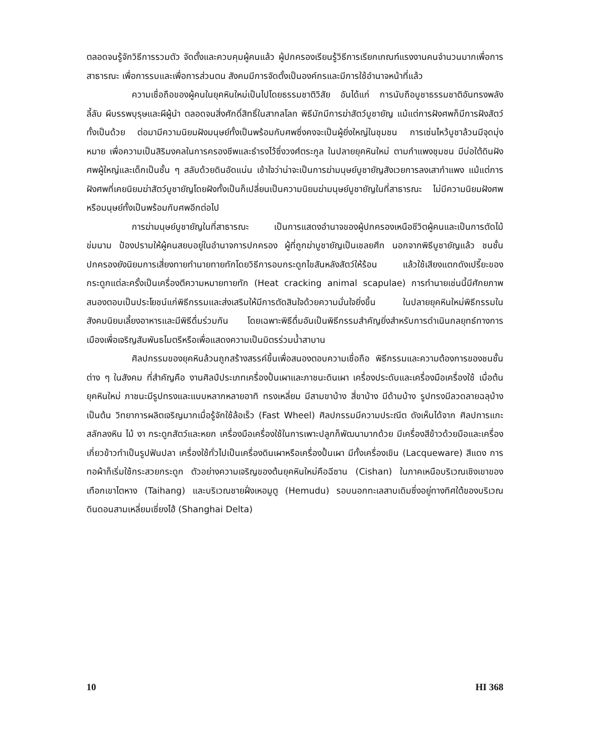ตลอดจนรู้จักวิธีการรวมตัว จัดตั้งและควบคุมผู้คนแล้ว ผู้ปกครองเรียนรู้วิธีการเรียกเกณฑ์แรงงานคนจำนวนมากเพื่อการสาธารณะ เพื่อการรบและเพื่อการส่วนตน สังคมมีการจัดตั้งเป็นองค์กรและมีการใช้อำนาจหน้าที่แล้ว
ความเชื่อถือของผู้คนในยุคหินใหม่เป็นไปโดยธรรมชาติวิสัย อันได้แก่ การนับถือบูชาธรรมชาติอันทรงพลังลี้ลับ ผีบรรพบุรุษและผีผู้นำ ตลอดจนสิ่งศักดิ์สิทธิ์ในสากลโลก พิธีมักมีการฆ่าสัตว์บูชายัญ แม้แต่การฝังศพก็มีการฝังสัตว์ทั้งเป็นด้วย ต่อมามีความนิยมฝังมนุษย์ทั้งเป็นพร้อมกับศพซึ่งคงจะเป็นผู้ยิ่งใหญ่ในชุมชน การเซ่นไหว้บูชาล้วนมีจุดมุ่งหมาย เพื่อความเป็นสิริมงคลในการครองชีพและธำรงไว้ซึ่งวงศ์ตระกูล ในปลายยุคหินใหม่ ตามกำแพงชุมชน มีบ่อใต้ดินฝังศพผู้ใหญ่และเด็กเป็นชั้น ๆ สลับด้วยดินอัดแน่น เข้าใจว่าน่าจะเป็นการฆ่ามนุษย์บูชายัญสังเวยการลงเสากำแพง แม้แต่การฝังศพที่เคยนิยมฆ่าสัตว์บูชายัญโดยฝังทั้งเป็นก็เปลี่ยนเป็นความนิยมฆ่ามนุษย์บูชายัญในที่สาธารณะ ไม่มีความนิยมฝังศพหรือมนุษย์ทั้งเป็นพร้อมกับศพอีกต่อไป
การฆ่ามนุษย์บูชายัญในที่สาธารณะ เป็นการแสดงอำนาจของผู้ปกครองเหนือชีวิตผู้คนและเป็นการตัดไม้ข่มนาม ป้องปรามให้ผู้คนสยบอยู่ในอำนาจการปกครอง ผู้ที่ถูกฆ่าบูชายัญเป็นเชลยศึก นอกจากพิธีบูชายัญแล้ว ชนชั้นปกครองยังนิยมการเสี่ยงทายทำนายทายทักโดยวิธีการอบกระดูกไขสันหลังสัตว์ให้ร้อน แล้วใช้เสียงแตกดังเปรี๊ยะของกระดูกแต่ละครั้งเป็นเครื่องตีความหมายทายทัก (Heat cracking animal scapulae) การทำนายเช่นนี้มีศักยภาพสนองตอบเป็นประโยชน์แก่พิธีกรรมและส่งเสริมให้มีการตัดสินใจด้วยความมั่นใจยิ่งขึ้น ในปลายยุคหินใหม่พิธีกรรมในสังคมนิยมเลี้ยงอาหารและมีพิธีดื่มร่วมกัน โดยเฉพาะพิธีดื่มอันเป็นพิธีกรรมสำคัญยิ่งสำหรับการดำเนินกลยุทธ์ทางการเมืองเพื่อเจริญสัมพันธไมตรีหรือเพื่อแสดงความเป็นมิตรร่วมน้ำสาบาน
ศิลปกรรมของยุคหินล้วนถูกสร้างสรรค์ขึ้นเพื่อสนองตอบความเชื่อถือ พิธีกรรมและความต้องการของชนชั้นต่าง ๆ ในสังคม ที่สำคัญคือ งานศิลป์ประเภทเครื่องปั้นเผาและภาชนะดินเผา เครื่องประดับและเครื่องมือเครื่องใช้ เมื่อต้นยุคหินใหม่ ภาชนะมีรูปทรงและแบบหลากหลายอาทิ ทรงเหลี่ยม มีสามขาบ้าง สี่ขาบ้าง มีด้ามบ้าง รูปทรงมีลวดลายฉลุบ้าง เป็นต้น วิทยาการผลิตเจริญมากเมื่อรู้จักใช้ล้อเร็ว (Fast Wheel) ศิลปกรรมมีความประณีต ดังเห็นได้จาก ศิลปการแกะสลักลงหิน ไม้ งา กระดูกสัตว์และหยก เครื่องมือเครื่องใช้ในการเพาะปลูกก็พัฒนามากด้วย มีเครื่องสีข้าวด้วยมือและเครื่องเกี่ยวข้าวทำเป็นรูปฟันปลา เครื่องใช้ทั่วไปเป็นเครื่องดินเผาหรือเครื่องปั้นเผา มีทั้งเครื่องเขิน (Lacqueware) สีแดง การทอผ้าก็เริ่มใช้กระสวยกระดูก ตัวอย่างความเจริญของต้นยุคหินใหม่คือฉีซาน (Cishan) ในภาคเหนือบริเวณเชิงเขาของเทือกเขาไตหาง (Taihang) และบริเวณชายฝั่งเหอมูตู (Hemudu) รอบนอกทะเลสาบเดิมซึ่งอยู่ทางทิศใต้ของบริเวณดินดอนสามเหลี่ยมเซี่ยงไฮ้ (Shanghai Delta)
10 HI 368